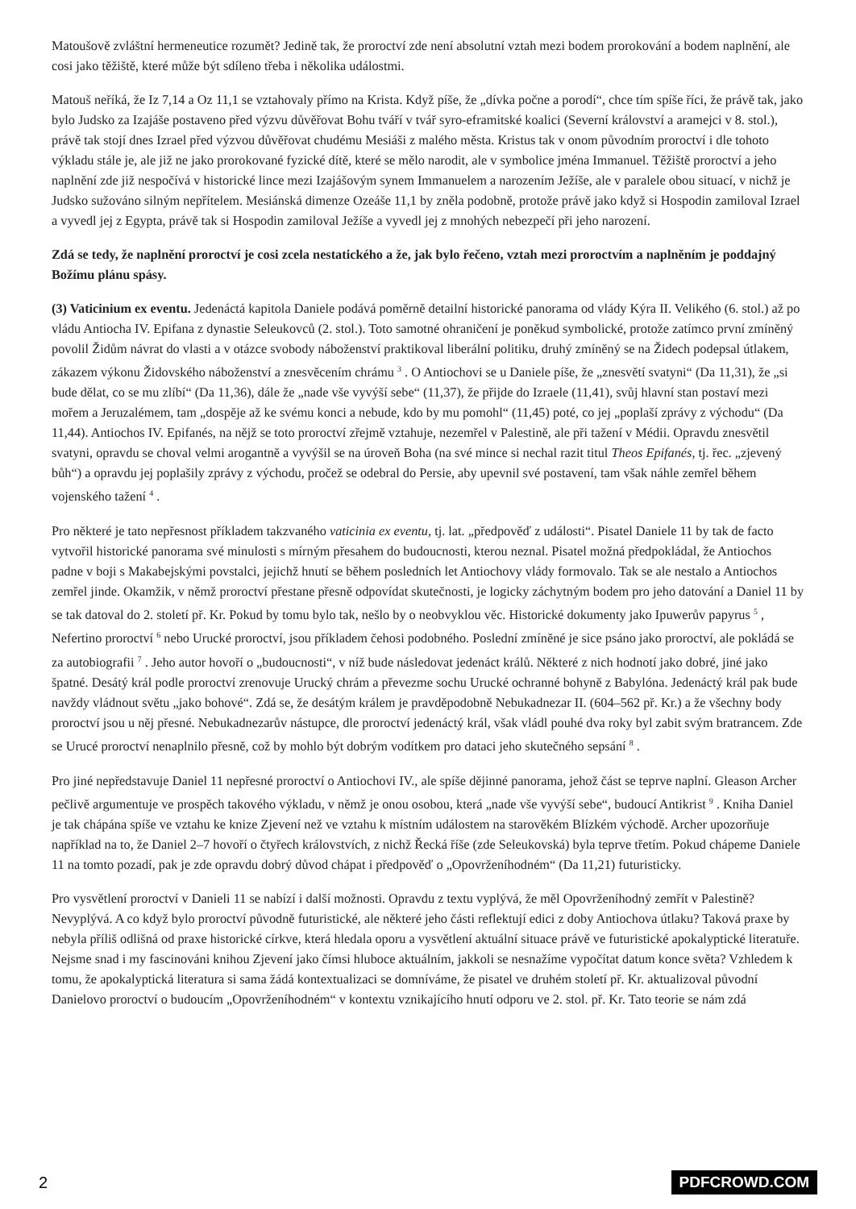Matoušově zvláštní hermeneutice rozumět? Jedině tak, že proroctví zde není absolutní vztah mezi bodem prorokování a bodem naplnění, ale cosi jako těžiště, které může být sdíleno třeba i několika událostmi.
Matouš neříká, že Iz 7,14 a Oz 11,1 se vztahovaly přímo na Krista. Když píše, že „dívka počne a porodí“, chce tím spíše říci, že právě tak, jako bylo Judsko za Izajáše postaveno před výzvu důvěřovat Bohu tváří v tvář syro-eframitské koalici (Severní království a aramejci v 8. stol.), právě tak stojí dnes Izrael před výzvou důvěřovat chudému Mesiáši z malého města. Kristus tak v onom původním proroctví i dle tohoto výkladu stále je, ale již ne jako prorokované fyzické dítě, které se mělo narodit, ale v symbolice jména Immanuel. Těžiště proroctví a jeho naplnění zde již nespočívá v historické lince mezi Izajášovým synem Immanuelem a narozením Ježíše, ale v paralele obou situací, v nichž je Judsko sužováno silným nepřítelem. Mesiánská dimenze Ozeáše 11,1 by zněla podobně, protože právě jako když si Hospodin zamiloval Izrael a vyvedl jej z Egypta, právě tak si Hospodin zamiloval Ježíše a vyvedl jej z mnohých nebezpečí při jeho narození.
Zdá se tedy, že naplnění proroctví je cosi zcela nestatického a že, jak bylo řečeno, vztah mezi proroctvím a naplněním je poddajný Božímu plánu spásy.
(3) Vaticinium ex eventu. Jedenáctá kapitola Daniele podává poměrně detailní historické panorama od vlády Kýra II. Velikého (6. stol.) až po vládu Antiocha IV. Epifana z dynastie Seleukovců (2. stol.). Toto samotné ohraničení je poněkud symbolické, protože zatímco první zmíněný povolil Židům návrat do vlasti a v otázce svobody náboženství praktikoval liberální politiku, druhý zmíněný se na Židech podepsal útlakem, zákazem výkonu Židovského náboženství a znesvěcením chrámu <sup>3</sup> . O Antiochovi se u Daniele píše, že „znesvětí svatyni“ (Da 11,31), že „si bude dělat, co se mu zlíbí“ (Da 11,36), dále že „nade vše vyvýší sebe“ (11,37), že přijde do Izraele (11,41), svůj hlavní stan postaví mezi mořem a Jeruzalémem, tam „dospěje až ke svému konci a nebude, kdo by mu pomohl“ (11,45) poté, co jej „poplaší zprávy z východu“ (Da 11,44). Antiochos IV. Epifanés, na nějž se toto proroctví zřejmě vztahuje, nezemřel v Palestině, ale při tažení v Médii. Opravdu znesvětil svatyni, opravdu se choval velmi arogantně a vyvýšil se na úroveň Boha (na své mince si nechal razit titul Theos Epifanés, tj. řec. „zjevený bůh“) a opravdu jej poplašily zprávy z východu, pročež se odebral do Persie, aby upevnil své postavení, tam však náhle zemřel během vojenského tažení <sup>4</sup> .
Pro některé je tato nepřesnost příkladem takzvaného vaticinia ex eventu, tj. lat. „předpověď z události“. Pisatel Daniele 11 by tak de facto vytvořil historické panorama své minulosti s mírným přesahem do budoucnosti, kterou neznal. Pisatel možná předpokládal, že Antiochos padne v boji s Makabejskými povstalci, jejichž hnutí se během posledních let Antiochovy vlády formovalo. Tak se ale nestalo a Antiochos zemřel jinde. Okamžik, v němž proroctví přestane přesně odpovídat skutečnosti, je logicky záchytným bodem pro jeho datování a Daniel 11 by se tak datoval do 2. století př. Kr. Pokud by tomu bylo tak, nešlo by o neobvyklou věc. Historické dokumenty jako Ipuwerův papyrus <sup>5</sup> , Nefertino proroctví <sup>6</sup> nebo Urucké proroctví, jsou příkladem čehosi podobného. Poslední zmíněné je sice psáno jako proroctví, ale pokládá se za autobiografii <sup>7</sup> . Jeho autor hovoří o „budoucnosti“, v níž bude následovat jedenáct králů. Některé z nich hodnotí jako dobré, jiné jako špatné. Desátý král podle proroctví zrenovuje Urucký chrám a převezme sochu Urucké ochranné bohyně z Babylóna. Jedenáctý král pak bude navždy vládnout světu „jako bohové“. Zdá se, že desátým králem je pravděpodobně Nebukadnezar II. (604–562 př. Kr.) a že všechny body proroctví jsou u něj přesné. Nebukadnezarův nástupce, dle proroctví jedenáctý král, však vládl pouhé dva roky byl zabit svým bratrancem. Zde se Urucé proroctví nenaplnilo přesně, což by mohlo být dobrým vodítkem pro dataci jeho skutečného sepsání <sup>8</sup> .
Pro jiné nepředstavuje Daniel 11 nepřesné proroctví o Antiochovi IV., ale spíše dějinné panorama, jehož část se teprve naplní. Gleason Archer pečlivě argumentuje ve prospěch takového výkladu, v němž je onou osobou, která „nade vše vyvýší sebe“, budoucí Antikrist <sup>9</sup> . Kniha Daniel je tak chápána spíše ve vztahu ke knize Zjevení než ve vztahu k místním událostem na starověkém Blízkém východě. Archer upozorňuje například na to, že Daniel 2–7 hovoří o čtyřech královstvích, z nichž Řecká říše (zde Seleukovská) byla teprve třetím. Pokud chápeme Daniele 11 na tomto pozadí, pak je zde opravdu dobrý důvod chápat i předpověď o „Opovrženíhodném“ (Da 11,21) futuristicky.
Pro vysvětlení proroctví v Danieli 11 se nabízí i další možnosti. Opravdu z textu vyplývá, že měl Opovrženíhodný zemřít v Palestině? Nevyplývá. A co když bylo proroctví původně futuristické, ale některé jeho části reflektují edici z doby Antiochova útlaku? Taková praxe by nebyla příliš odlišná od praxe historické církve, která hledala oporu a vysvětlení aktuální situace právě ve futuristické apokalyptické literatuře. Nejsme snad i my fascinováni knihou Zjevení jako čímsi hluboce aktuálním, jakkoli se nesnažíme vypočítat datum konce světa? Vzhledem k tomu, že apokalyptická literatura si sama žádá kontextualizaci se domníváme, že pisatel ve druhém století př. Kr. aktualizoval původní Danielovo proroctví o budoucím „Opovrženíhodném“ v kontextu vznikajícího hnutí odporu ve 2. stol. př. Kr. Tato teorie se nám zdá
2 PDFCROWD.COM